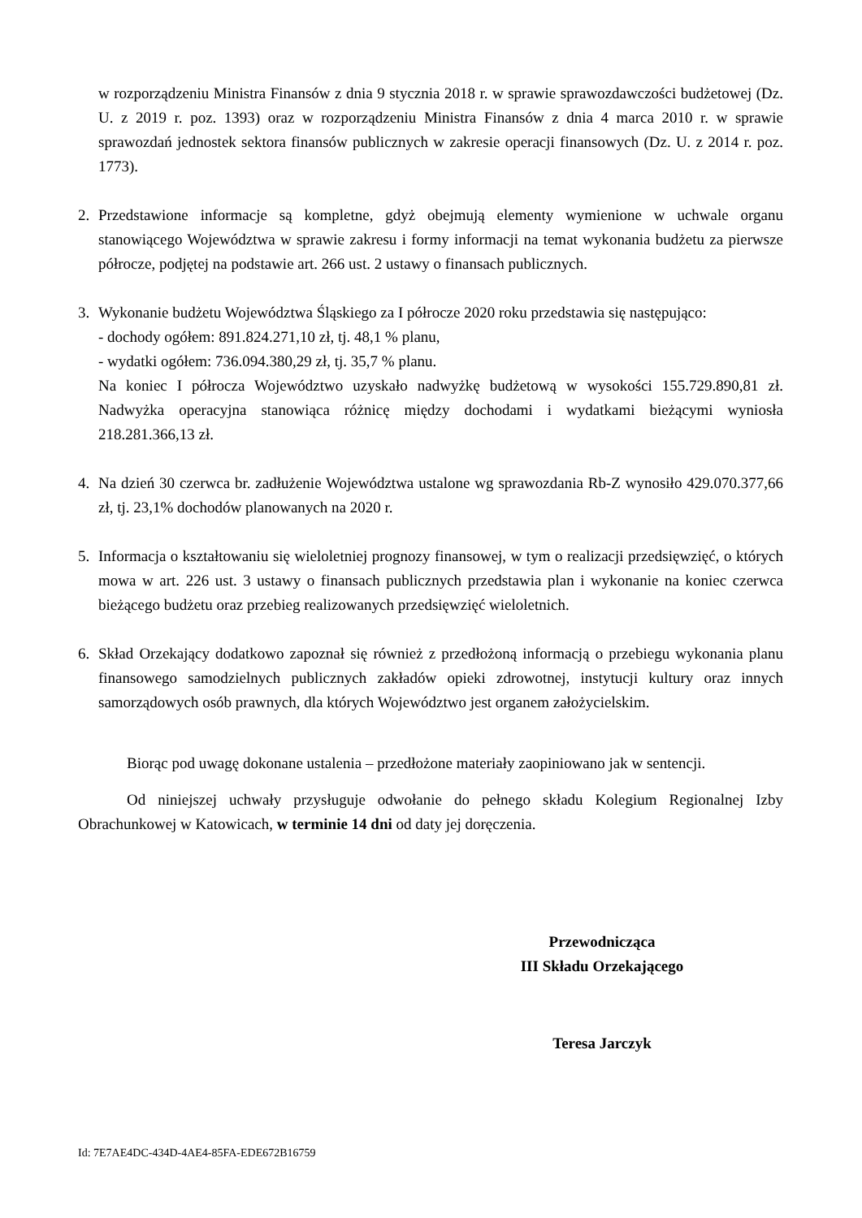w rozporządzeniu Ministra Finansów z dnia 9 stycznia 2018 r. w sprawie sprawozdawczości budżetowej (Dz. U. z 2019 r. poz. 1393) oraz w rozporządzeniu Ministra Finansów z dnia 4 marca 2010 r. w sprawie sprawozdań jednostek sektora finansów publicznych w zakresie operacji finansowych (Dz. U. z 2014 r. poz. 1773).
2. Przedstawione informacje są kompletne, gdyż obejmują elementy wymienione w uchwale organu stanowiącego Województwa w sprawie zakresu i formy informacji na temat wykonania budżetu za pierwsze półrocze, podjętej na podstawie art. 266 ust. 2 ustawy o finansach publicznych.
3. Wykonanie budżetu Województwa Śląskiego za I półrocze 2020 roku przedstawia się następująco:
- dochody ogółem: 891.824.271,10 zł, tj. 48,1 % planu,
- wydatki ogółem: 736.094.380,29 zł, tj. 35,7 % planu.
Na koniec I półrocza Województwo uzyskało nadwyżkę budżetową w wysokości 155.729.890,81 zł. Nadwyżka operacyjna stanowiąca różnicę między dochodami i wydatkami bieżącymi wyniosła 218.281.366,13 zł.
4. Na dzień 30 czerwca br. zadłużenie Województwa ustalone wg sprawozdania Rb-Z wynosiło 429.070.377,66 zł, tj. 23,1% dochodów planowanych na 2020 r.
5. Informacja o kształtowaniu się wieloletniej prognozy finansowej, w tym o realizacji przedsięwzięć, o których mowa w art. 226 ust. 3 ustawy o finansach publicznych przedstawia plan i wykonanie na koniec czerwca bieżącego budżetu oraz przebieg realizowanych przedsięwzięć wieloletnich.
6. Skład Orzekający dodatkowo zapoznał się również z przedłożoną informacją o przebiegu wykonania planu finansowego samodzielnych publicznych zakładów opieki zdrowotnej, instytucji kultury oraz innych samorządowych osób prawnych, dla których Województwo jest organem założycielskim.
Biorąc pod uwagę dokonane ustalenia – przedłożone materiały zaopiniowano jak w sentencji.
Od niniejszej uchwały przysługuje odwołanie do pełnego składu Kolegium Regionalnej Izby Obrachunkowej w Katowicach, w terminie 14 dni od daty jej doręczenia.
Przewodnicząca
III Składu Orzekającego
Teresa Jarczyk
Id: 7E7AE4DC-434D-4AE4-85FA-EDE672B16759